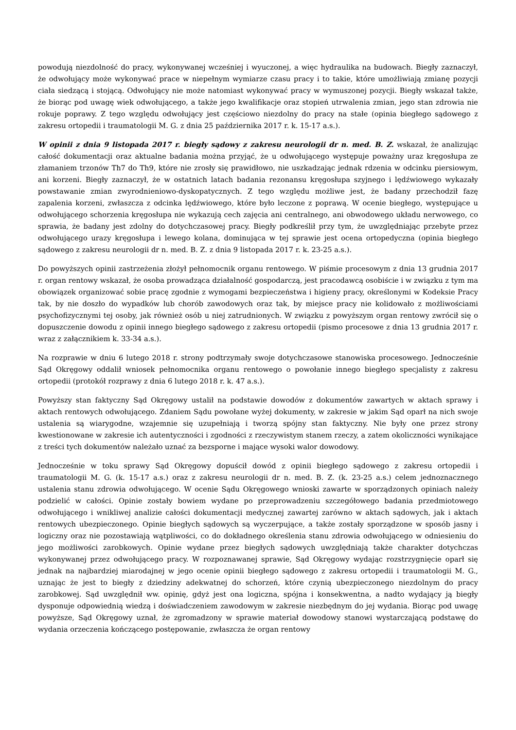powodują niezdolność do pracy, wykonywanej wcześniej i wyuczonej, a więc hydraulika na budowach. Biegły zaznaczył, że odwołujący może wykonywać prace w niepełnym wymiarze czasu pracy i to takie, które umożliwiają zmianę pozycji ciała siedzącą i stojącą. Odwołujący nie może natomiast wykonywać pracy w wymuszonej pozycji. Biegły wskazał także, że biorąc pod uwagę wiek odwołującego, a także jego kwalifikacje oraz stopień utrwalenia zmian, jego stan zdrowia nie rokuje poprawy. Z tego względu odwołujący jest częściowo niezdolny do pracy na stałe (opinia biegłego sądowego z zakresu ortopedii i traumatologii M. G. z dnia 25 października 2017 r. k. 15-17 a.s.).
W opinii z dnia 9 listopada 2017 r. biegły sądowy z zakresu neurologii dr n. med. B. Z. wskazał, że analizując całość dokumentacji oraz aktualne badania można przyjąć, że u odwołującego występuje poważny uraz kręgosłupa ze złamaniem trzonów Th7 do Th9, które nie zrosły się prawidłowo, nie uszkadzając jednak rdzenia w odcinku piersiowym, ani korzeni. Biegły zaznaczył, że w ostatnich latach badania rezonansu kręgosłupa szyjnego i lędźwiowego wykazały powstawanie zmian zwyrodnieniowo-dyskopatycznych. Z tego względu możliwe jest, że badany przechodził fazę zapalenia korzeni, zwłaszcza z odcinka lędźwiowego, które było leczone z poprawą. W ocenie biegłego, występujące u odwołującego schorzenia kręgosłupa nie wykazują cech zajęcia ani centralnego, ani obwodowego układu nerwowego, co sprawia, że badany jest zdolny do dotychczasowej pracy. Biegły podkreślił przy tym, że uwzględniając przebyte przez odwołującego urazy kręgosłupa i lewego kolana, dominująca w tej sprawie jest ocena ortopedyczna (opinia biegłego sądowego z zakresu neurologii dr n. med. B. Z. z dnia 9 listopada 2017 r. k. 23-25 a.s.).
Do powyższych opinii zastrzeżenia złożył pełnomocnik organu rentowego. W piśmie procesowym z dnia 13 grudnia 2017 r. organ rentowy wskazał, że osoba prowadząca działalność gospodarczą, jest pracodawcą osobiście i w związku z tym ma obowiązek organizować sobie pracę zgodnie z wymogami bezpieczeństwa i higieny pracy, określonymi w Kodeksie Pracy tak, by nie doszło do wypadków lub chorób zawodowych oraz tak, by miejsce pracy nie kolidowało z możliwościami psychofizycznymi tej osoby, jak również osób u niej zatrudnionych. W związku z powyższym organ rentowy zwrócił się o dopuszczenie dowodu z opinii innego biegłego sądowego z zakresu ortopedii (pismo procesowe z dnia 13 grudnia 2017 r. wraz z załącznikiem k. 33-34 a.s.).
Na rozprawie w dniu 6 lutego 2018 r. strony podtrzymały swoje dotychczasowe stanowiska procesowego. Jednocześnie Sąd Okręgowy oddalił wniosek pełnomocnika organu rentowego o powołanie innego biegłego specjalisty z zakresu ortopedii (protokół rozprawy z dnia 6 lutego 2018 r. k. 47 a.s.).
Powyższy stan faktyczny Sąd Okręgowy ustalił na podstawie dowodów z dokumentów zawartych w aktach sprawy i aktach rentowych odwołującego. Zdaniem Sądu powołane wyżej dokumenty, w zakresie w jakim Sąd oparł na nich swoje ustalenia są wiarygodne, wzajemnie się uzupełniają i tworzą spójny stan faktyczny. Nie były one przez strony kwestionowane w zakresie ich autentyczności i zgodności z rzeczywistym stanem rzeczy, a zatem okoliczności wynikające z treści tych dokumentów należało uznać za bezsporne i mające wysoki walor dowodowy.
Jednocześnie w toku sprawy Sąd Okręgowy dopuścił dowód z opinii biegłego sądowego z zakresu ortopedii i traumatologii M. G. (k. 15-17 a.s.) oraz z zakresu neurologii dr n. med. B. Z. (k. 23-25 a.s.) celem jednoznacznego ustalenia stanu zdrowia odwołującego. W ocenie Sądu Okręgowego wnioski zawarte w sporządzonych opiniach należy podzielić w całości. Opinie zostały bowiem wydane po przeprowadzeniu szczegółowego badania przedmiotowego odwołującego i wnikliwej analizie całości dokumentacji medycznej zawartej zarówno w aktach sądowych, jak i aktach rentowych ubezpieczonego. Opinie biegłych sądowych są wyczerpujące, a także zostały sporządzone w sposób jasny i logiczny oraz nie pozostawiają wątpliwości, co do dokładnego określenia stanu zdrowia odwołującego w odniesieniu do jego możliwości zarobkowych. Opinie wydane przez biegłych sądowych uwzględniają także charakter dotychczas wykonywanej przez odwołującego pracy. W rozpoznawanej sprawie, Sąd Okręgowy wydając rozstrzygnięcie oparł się jednak na najbardziej miarodajnej w jego ocenie opinii biegłego sądowego z zakresu ortopedii i traumatologii M. G., uznając że jest to biegły z dziedziny adekwatnej do schorzeń, które czynią ubezpieczonego niezdolnym do pracy zarobkowej. Sąd uwzględnił ww. opinię, gdyż jest ona logiczna, spójna i konsekwentna, a nadto wydający ją biegły dysponuje odpowiednią wiedzą i doświadczeniem zawodowym w zakresie niezbędnym do jej wydania. Biorąc pod uwagę powyższe, Sąd Okręgowy uznał, że zgromadzony w sprawie materiał dowodowy stanowi wystarczającą podstawę do wydania orzeczenia kończącego postępowanie, zwłaszcza że organ rentowy